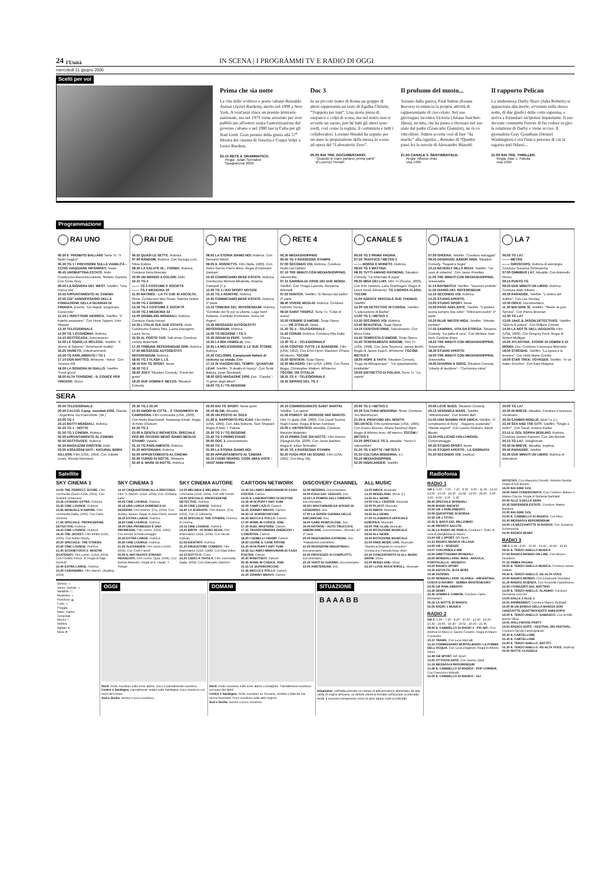24 l'Unità IN SCENA | I PROGRAMMI TV E RADIO DI OGGI
mercoledì 21 giugno 2006
Scelti per voi
Prima che sia notte
La vita dello scrittore e poeta cubano Reinaldo Arenas (Javier Bardem), morto nel 1990 a New York. A vent'anni vince un premio letterario nazionale, ma nel 1973 viene arrestato per aver pubblicato all'estero senza l'autorizzazione del governo cubano e nel 1980 lascia Cuba per gli Stati Uniti. Gran premio della giuria alla 57<sup>a</sup> Mostra del cinema di Venezia e Coppa Volpi a Javier Bardem.
23.15 RETE 4. DRAMMATICO.
Regia: Julian Schnabel
Spagna/Usa 2000
Doc 3
In un piccolo teatro di Roma un gruppo di attori rappresenta un testo di Agatha Christie, “Trappola per topi”. Una storia piena di suspance e colpi di scena, ma nel teatro non si avverte un suono, perché tutti gli attori sono sordi, così come la regista, il costumista e tutti i collaboratori. Lorenzo Hendel ha seguito per un anno la preparazione della messa in scena ad opera del “Laboratorio Zero”.
00.05 RAI TRE. DOCUMENTARIO.
“Quando le mani parlano, prima parte”
di Lorenzo Hendel
Il profumo del mosto...
Tornato dalla guerra, Paul Sutton (Keanu Reeves) ricomincia la propria attività di rappresentante di cioccolato. Nel suo girovagare incontra Victoria (Aitana Sanchez-Jihon), incinta, che ha paura a ritornare nel suo stato dal padre (Giancarlo Giannini), un ricco viticoltore. Sutton accetta così di fare “da marito” alla ragazza... Remake di “Quattro passi fra le nuvole di Alessandro Blasetti.
21.00 CANALE 5. SENTIMENTALE.
Regia: Alfonso Arau
Usa 1995
Il rapporto Pelican
La studentessa Darby Shaw (Julia Roberts) si appassiona alla morte, avvenuta nella stessa notte, di due giudici della corte suprema, e arriva a formulare un'ipotesi inquietante. Il suo docente commette l'errore di far vedere in giro la relazione di Darby e viene ucciso. Il giornalista Gray Grantham (Denzel Washington) è ora l'unica persona di cui la ragazza può fidarsi...
21.00 RAI TRE. THRILLER.
Regia: Alan J. Pakula
Usa 1994
Programmazione
RAI UNO
06.00 E' PROIBITO BALLARE Serie Tv. “Il flauto magico”
06.30 TG 1 / PREVISIONI SULLA VIABILITÀ - CCISS VIAGGIARE INFORMATI. News
06.45 UNOMATTINA ESTATE. Rubr. Conducono Eleonora Daniele, Stefano Ziantoni. Con Sonia Grey
09.55 LA SIGNORA DEL WEST. Telefilm. “Una nuova vita”
10.45 APPUNTAMENTO AL CINEMA
10.50 232° ANNIVERSARIO DELLA FONDAZIONE DELLA GUARDIA DI FINANZA. Evento. “Da Napoli, lungomare Caracciolo”.
12.25 L'ISPETTORE DERRICK. Telefilm. “Il fratello assassino”. Con Horst Tappert, Fritz Wepper
13.30 TELEGIORNALE
14.00 TG 1 ECONOMIA. Rubrica
14.10 SOTTOCASA. Teleromanzo
15.00 LE SORELLE MCLEOD. Telefilm. “Il ritorno di Saturno” “Amichevoli rivalità”
16.25 VARIETÀ. Videoframmenti
16.50 TG PARLAMENTO / TG 1
17.10 DON MATTEO. Miniserie. “Anna”. Con Terence Hill
18.00 LA SIGNORA IN GIALLO. Telefilm. “Fuori gioco”
18.50 ALTA TENSIONE - IL CODICE PER VINCERE. Gioco
RAI DUE
06.55 QUASI LE SETTE. Rubrica
07.00 RANDOM. Rubrica. Con Georgia Luzi, Silvia Rubino
09.30 LA SALUTE IN... FORMA. Rubrica. Conduce Ilaria Moscato
10.00 UN MONDO A COLORI. Rubr.
10.15 TG 2
—.— TG 2 COSTUME E SOCIETÀ
—.— TG 2 MEDICINA 33
11.00 MATINÉE - LA TV CHE SI ASCOLTA. Show. Conducono Max Giusti, Sabrina Nobile
13.00 TG 2 GIORNO
13.30 TG 2 COSTUME E SOCIETÀ
13.50 TG 2 MEDICINA 33
14.00 DRIBBLING MONDIALI. Rubrica. Conduce Paola Ferrari
14.35 L'ITALIA SUL DUE ESTATE. Rubr. Conducono Sabina Stilo, Luana Ravegnini, Laura Tecce
15.55 AL POSTO TUO. Talk show. Conduce Lorena Bianchetti
17.20 TRIBUNE REFERENDUM 2006. Rubrica
17.50 MESSAGGI AUTOGESTITI REFERENDUM. Rubrica
18.05 TG 2 FLASH L.I.S.
18.10 RAI TG SPORT. News
18.30 TG 2
18.50 JOEY. Situation Comedy. “Il test del gusto”
19.20 DUE UOMINI E MEZZO. Situation Comedy
RAI TRE
08.05 LA STORIA SIAMO NOI. Rubrica. Con Giovanni Minoli
09.05 IL ROSSETTO. Film (Italia, 1960). Con Pietro Germi, Pierre Brice. Regia di Damiano Damiani
10.40 COMINCIAMO BENE ESTATE. Rubrica. Conducono Michele Mirabella, Arianna Ciampoli 1° p.
12.00 TG 3 / RAI SPORT NOTIZIE
12.25 TG 3 AGRITRE. Rubrica
12.45 COMINCIAMO BENE ESTATE. Rubrica. 2ª parte
13.15 TRIBUNA DEL REFERENDUM. Rubrica. “Comitato del Sì per la Libertà, Lega Nord Padania, Comitato Promotore, Rosa nel Pugno”.
13.45 MESSAGGI AUTOGESTITI REFERENDUM. Rubrica
14.00 TG REGIONE / TG 3
15.30 GRANI DI PEPE. Telefilm
15.55 LA MIA FAMIGLIA. Doc.
16.05 LA MELEVISIONE E LE SUE STORIE. Rubrica
16.30 CICLISMO. Campionati italiani di ciclismo su strada. Elite
17.15 IN VIAGGIO NEL TEMPO - QUANTUM LEAP. Telefilm. “Il ritratto di Nancy”. Con Scott Bakula, Dean Stockwell
18.00 GEO MAGAZINE 2006. Doc. “Carelia” - “Il genio degli alberi”.
19.00 TG 3 / TG REGIONE
RETE 4
06.30 MEDIASHOPPING
06.45 TG 4 RASSEGNA STAMPA
07.00 SECONDO VOI. Rubrica. Conduce Paolo Del Debbio
07.10 TRE MINUTI CON MEDIASHOPPING. Televendita
07.15 GARIBALDI, EROE DEI DUE MONDI. Telefilm. Con Thiago Lacerda, Giovanna Antonelli
07.50 HUNTER. Telefilm. “E liberaci dal padre” 2ª parte
08.40 VIVERE MEGLIO. Rubrica. Conduce Fabrizio Trecca
09.50 SAINT TROPEZ. Serie Tv. “Colpi di scena”
10.50 FEBBRE D'AMORE. Soap Opera
—.— VIE D'ITALIA. News
11.30 TG 4 - TELEGIORNALE
11.40 FORUM. Rubrica. Conduce Rita Dalla Chiesa
13.30 TG 4 - TELEGIORNALE
14.00 CONTRO TUTTE LE BANDIERE. Film (USA, 1952). Con Errol Flynn, Maureen O'Hara. All'interno: TGCOM
15.50 SENTIERI. Soap Opera
16.20 MILAGRO. Film (USA, 1988). Con Sonia Braga, Christopher Walken. All'interno: TGCOM; VIE D'ITALIA
18.55 TG 4 - TELEGIORNALE
19.35 SIPARIO DEL TG 4
CANALE 5
06.00 TG 5 PRIMA PAGINA
07.55 TRAFFICO / METEO 5
—.— BORSA E MONETE. Rubrica
08.00 TG 5 MATTINA
08.35 TUTTI AMANO RAYMOND. Situation Comedy. “La fidanzata di papà”
09.05 MISA DEI LUPI. Film Tv (Svezia, 2003). Con Kim Jansson, Lena Granhagen. Regia di Linus Torell. All'interno: TG 5 BORSA FLASH; TGCOM
11.00 AGENTE SPECIALE SUE THOMAS. Telefilm
12.00 UN DETECTIVE IN CORSIA. Telefilm. “L'educazione di Barbie”
13.00 TG 5 / METEO 5
13.30 SECONDO VOI. Rubrica
13.40 BEAUTIFUL. Soap Opera
14.10 CENTOVETRINE. Teleromanzo. Con Mirca Viola
14.40 TEMPESTA D'AMORE. Soap Opera
15.40 TENERAMENTE INSIEME. Film Tv (USA, 1998). Con Jane Seymour, James Brolin. Regia di James Keach. All'interno: TGCOM; METEO 5
18.00 HOPE & FAITH. Situation Comedy. “Fuga da Albuquerque” - “Un appartamento invidiabile”
19.00 DISTRETTO DI POLIZIA. Serie Tv. “La rapina”
ITALIA 1
07.00 SHEENA. Telefilm. “Creatura selvaggia”
09.45 DEGRASSI JUNIOR HIGH. Situation Comedy. “Segreti e bugie”
10.15 BEVERLY HILLS 90210. Telefilm. “Un caso di violenza”. Con Jason Priestley
11.05 TRE MINUTI CON MEDIASHOPPING. Televendita
11.10 BAYWATCH. Telefilm. “Vacanze proibite”
11.55 DIARIO DEL REFERENDUM
12.10 SECONDO VOI. Rubrica
12.25 STUDIO APERTO
13.00 STUDIO SPORT. News
15.00 PASO ADELANTE. Telefilm. “Il postino suona sempre due volte”; “Ritrovarsi padre” 1ª parte
16.20 BLUE WATER HIGH. Telefilm. “Ritratto perfetto”
17.55 SABRINA, VITA DA STREGA. Situation Comedy. “La palla di cera”. Con Melissa Joan Hart, Caroline Rhea
18.25 TRE MINUTI CON MEDIASHOPPING. Televendita
18.30 STUDIO APERTO
19.00 TRE MINUTI CON MEDIASHOPPING. Televendita
19.05 DHARMA & GREG. Situation Comedy. “Libertà di decidere” - “Cerimonia mista”
LA 7
06.00 TG LA7.
—.— METEO
—.— OROSCOPO. Rubrica di astrologia. Conduce Susanna Schimperna
07.00 OMNIBUS LA7. Attualità. Con Antonello Piroso
09.15 PUNTO TG
09.20 DUE MINUTI UN LIBRO. Rubrica. Conduce Alain Elkann
09.30 PARADISE. Telefilm. “L'ombra del dubbio”. Con Lee Horsley
10.30 ISOLE. Documentario
11.30 MAI DIRE SÌ. Telefilm. “Steele at your Service”. Con Pierce Brosnan
12.30 TG LA7
13.00 JAKE & JASON DETECTIVES. Telefilm. “Giochi di potere”. Con William Conrad
14.00 LA NOTTE DELL'AGGUATO. Film (USA, 1969). Con Gregory Peck. Regia di Robert Mulligan
16.00 ATLANTIDE. STORIE DI UOMINI E DI MONDI. Doc. Conduce Francesca Mazzalai
18.00 STREGHE. Telefilm. “La sposa e le tenebre”. Con Holly Marie Combs
19.00 STAR TREK: VOYAGER. Telefilm. “In un batter d'occhio”. Con Kate Mulgrew
SERA
20.00 TELEGIORNALE
20.30 CALCIO. Camp. mondiali 2006. Olanda - Argentina. Da Francoforte. (dir.)
23.05 TG 1
23.15 NOTTI MONDIALI. Rubrica
01.25 TG 1 - NOTTE
01.50 TG 1 CINEMA. Rubrica
02.00 APPUNTAMENTO AL CINEMA
02.05 SOTTOVOCE. Rubrica
02.35 MAGAZZINI EINSTEIN. Rubr.
03.05 ASSASSINI NATI - NATURAL BORN KILLERS. Film (USA, 1994). Con Juliette Lewis, Woody Harrelson
20.30 TG 2 20.30
21.00 AMORI IN CITTÀ... E TRADIMENTI IN CAMPAGNA. Film commedia (USA, 2000). Con Andie MacDowell, Nastassja Kinski. Regia di Peter Chelsom
22.50 TG 2
23.00 A GENTILE RICHIESTA: SPECIALE PER ME OVVERO MENO SIAMO MEGLIO STIAMO. Varietà
01.15 TG PARLAMENTO. Rubrica
01.25 MOTORAMA. Rubrica
02.00 APPUNTAMENTO AL CINEMA
02.05 TURNO DI NOTTE. Miniserie
02.40 IL MARE DI NOTTE. Rubrica
20.00 RAI TG SPORT. News sport.
20.10 BLOB. Attualità.
20.30 UN POSTO AL SOLE
21.00 IL RAPPORTO PELICAN. Film thriller (USA, 1994). Con Julia Roberts, Sam Shepard. Regia di Alan J. Pakula
23.30 TG 3 / TG REGIONE
23.45 TG 3 PRIMO PIANO
00.05 DOC 3. Documentario
00.50 TG 3
01.00 LA STORIA SIAMO NOI
02.00 APPUNTAMENTO AL CINEMA
02.10 FUORI ORARIO. COSE (MAI) VISTE - VENT'ANNI PRIMA
20.10 COMMISSARIATO SAINT MARTIN. Telefilm. “La rapina”
21.00 POIROT: SE MORISSE MIO MARITO. Film Tv giallo (GB, 2000). Con David Suchet, Hugh Fraser. Regia di Brian Farnham
23.00 L'ANTIPATICO. Attualità. Conduce Maurizio Belpietro
23.15 PRIMA CHE SIA NOTTE. Film dramm. (Spagna/USA, 2000). Con Javier Bardem. Regia di Julian Schnabel
00.20 TG 4 RASSEGNA STAMPA
02.20 FUGA PER UN SOGNO. Film (USA, 1992). Con Meg Tilly
20.00 TG 5 / METEO 5
20.30 CULTURA MODERNA. Show. Conduce Teo Mammucari
21.00 IL PROFUMO DEL MOSTO SELVATICO. Film sentimentale (USA, 1995). Con Keanu Reeves, Aitana Sanchez-Gijon. Regia di Alfonso Arau. All'interno: TGCOM / METEO 5
23.20 SPECIALE TG 5. Attualità. “Verso il referendum”
01.20 TG 5 NOTTE / METEO 5
01.50 CULTURA MODERNA. (r.)
02.20 MEDIASHOPPING
02.30 HIGHLANDER. Telefilm
20.00 LOVE BUGS. Situation Comedy
20.15 VERONICA MARS. Telefilm. “Abbandonata”. Con Kristen Bell
21.05 UNA MAMMA PER AMICA. Telefilm. “Il compleanno di Rory” - Ragazze scatenate” - “Niente segreti”. Con Lauren Graham, Alexis Bledel
23.55 POLLICINO HOLLYWOOD. Cortometraggio
00.30 STUDIO SPORT. News
01.40 STUDIO APERTO - LA GIORNATA
01.50 SECONDO VOI. (replica)
20.00 TG LA7
20.30 IN BREVE. Attualità. Conduce Francesco Verderami
20.35 CAMBIO MOGLIE. Real Tv. (r.)
22.40 SEX AND THE CITY. Telefilm. “Single è bello?”. Con Sarah Jessica Parker
23.15 IL GOL SOPRA BERLINO. Rubrica. Conduce Darwin Pastorin. Con Zibi Boniek
00.15 TG LA7. Telegiornale
00.30 IN BREVE. Attualità. (replica)
00.40 PARADISE. Telefilm
02.30 DUE MINUTI UN LIBRO. Rubrica di letteratura
Satellite
SKY CINEMA 1
14.00 THE PERFECT SCORE. Film commedia (Germ./USA, 2003). Con Scarlett Johansson
15.35 LOADING EXTRA. Rubrica
15.45 CINE LOUNGE. Rubrica
15.55 MANUALE D'AMORE. Film commedia (Italia, 2005). Con Carlo Verdone
17.55 SPECIALE: PROFESSIONE DETECTIVE. Rubrica
18.25 CINE LOUNGE. Rubrica
18.35 THE JACKET. Film thriller (USA, 2005). Con Adrien Brody
20.20 SPECIALE: THE OTHERS
20.50 CINE LOUNGE. Rubrica
21.00 SCOOBY-DOO 2: MOSTRI SCATENATI. Film comm. (USA, 2004). Con Freddie Prinze Jr. Regia di Raja Gosnell
22.40 EXTRA LARGE. Rubrica
23.00 CARANDIRU. Film dramm. (Arg/Bra, 2003)
SKY CINEMA 3
14.30 CINQUANTENNI ALLA RISCOSSA. Film Tv dramm. (USA, 2004). Con Christine Lahti
16.05 CINE LOUNGE. Rubrica
16.15 UNA LUNGA DOMENICA DI PASSIONI. Film dramm. (Fra, 2004). Con Audrey Tautou. Regia di Jean-Pierre Jeunet
18.30 EXTRA LARGE. Rubrica
18.50 CINE LOUNGE. Rubrica
19.00 UNA PROMESSA È UNA PROMESSA. Film comm. (USA, 1996). Con Arnold Schwarzenegger
20.30 EXTRA LARGE. Rubrica
20.50 CINE LOUNGE. Rubrica
21.00 ALEXANDER. Film storico (USA, 2004). Con Colin Farrell
00.05 IL MIO NUOVO STRANO FIDANZATO. Film comm. (Spa, 2004). Con Norma Aleandro. Regia di D. Harari, T. Pelegri
SKY CINEMA AUTORE
14.20 MELINDA E MELINDA. Film commedia (USA, 2004). Con Will Ferrell
16.00 SPECIALE: PROFESSIONE DETECTIVE. Rubrica
16.30 CINE LOUNGE. Rubrica
16.40 LA SCHIVATA. Film dramm. (Fra, 2002). Con O. Elkharraz
18.45 SPECIALE: THE OTHERS. Rubrica di cinema
19.15 CINE LOUNGE. Rubrica
19.25 BIRTH - IO SONO SEAN. Film drammatico (USA, 2004). Con Nicole Kidman
21.05 IDENTIKIT. Rubrica
21.30 DRUGSTORE COWBOY. Film drammatico (USA, 1989). Con Matt Dillon
23.10 SOTTO 5'. Corto
23.20 13DICI A TAVOLA. Film commedia (Italia, 2004). Con Giancarlo Giannini
CARTOON NETWORK
13.40 GLI AMICI IMMAGINARI DI CASA FOSTER. Cartoni
14.05 IL LABORATORIO DI DEXTER
14.35 HI HI PUFFY AMY YUMI
15.00 CAMP LAZLO. Cartoni
15.25 JOHNNY BRAVO. Cartoni
16.00 LE SUPERCHICCHE
16.30 MUCCA E POLLO. Cartoni
17.00 NOME IN CODICE: KND
17.30 DUEL MASTERS. Cartoni
17.55 TRANSFORMERS ENERGON + CYBERTON. Cartoni
18.20 I GEMELLI CRAMP. Cartoni
18.50 LEONE IL CANE FIFONE
19.30 HI HI PUFFY AMY YUMI
19.55 GLI AMICI IMMAGINARI DI CASA FOSTER. Cartoni
20.20 ROBOTBOY. Cartoni
20.45 NOME IN CODICE: KND
21.15 LE SUPERCHICCHE
21.45 MUCCA E POLLO. Cartoni
22.20 JOHNNY BRAVO. Cartoni
DISCOVERY CHANNEL
13.00 INFERNO. Documentario.
14.00 FUGA DAL VESUVIO. Doc.
15.00 LA POMPEI DELL'ORIENTE. Documentario
16.00 I MACCHINARI DA SOGNO DI LEONARDO. Doc.
17.00 LA SUPER GUERRA DELLE DISCARICHE. Doc.
18.00 GARE PERICOLOSE. Doc.
19.00 HOTROD - AUTO TRUCCATE AMERICANE. Documentario. “Woodie '42” 2ª parte
20.00 INGEGNERIA ESTREMA. Doc. “Piattaforme petrolifere”
21.00 INVENZIONI INDUSTRIALI. Documentario
22.00 PROCESSO AI COMPLOTTI. Documentario
22.30 VENTI DI GUERRA. Documentario
23.00 AMSTERDAM. Doc.
ALL MUSIC
13.00 INBOX. Musicale
13.30 MODELAND. Show. (r.)
13.55 ALL NEWS
14.00 CALL CENTER. Musicale
15.00 PLAY.IT. Musicale
16.00 INBOX. Musicale
16.55 ALL NEWS
17.00 CLASSIFICA UFFICIALE EUROPEA. Musicale
18.00 THE CLUB. Musicale
18.30 ROTAZIONE MUSICALE
18.55 ALL NEWS
19.00 ROTAZIONE MUSICALE
21.00 FREE MUSIC LIVE. Musicale. “Gianluca Grignani in concerto”. Conducono Pamela Rota, Alvin
22.30 CONCENTRATO DI ALL MUSIC SHOW. Show
23.00 MODELAND. Show
23.30 I LOVE ROCK'N'ROLL. Musicale
Sereno ☼
Vento: Debole ➝
Variabile ⛅
Moderato ➝
Nuvoloso ☁
Forte ➝
Pioggia
Mare: Calmo
Temporali
Mosso ≈
Nebbia
Agitato ≋
Neve ❄
OGGI
Nord: molto nuvoloso sulle zone alpine, poco o parzialmente nuvoloso.
Centro e Sardegna: parzialmente velato sulla Sardegna, poco nuvoloso sul resto del centro.
Sud e Sicilia: sereno o poco nuvoloso.
DOMANI
Nord: molto nuvoloso sulle zone alpine e prealpine. Parzialmente nuvoloso sul resto del Nord.
Centro e Sardegna: molto nuvoloso su Toscana, Umbria e Marche ma senza fenomeni. Poco nuvoloso sulle altre regioni.
Sud e Sicilia: sereno o poco nuvoloso.
SITUAZIONE
B A A A B B
Situazione: sull'Italia persiste un campo di alta pressione alimentato da aria calda di origine africana; un debole sistema frontale sull'Europa occidentale tende a muoversi lentamente verso le aree alpine nord-occidentali.
Radiofonia
RADIO 1
GR 1: 6.00 - 7.00 - 7.20 - 8.00 - 9.00 - 11.00 - 12.10 - 13.00 - 15.00 - 19.00 - 21.49 - 23.00 - 24.00 - 2.00 - 3.00 - 4.00 - 5.00 - 5.30
08.40 SPECIALE MONDIALI
09.06 RADIO ANCH'IO
10.00 GR 1 PARLAMENTO
10.08 QUESTIONE DI BORSA
10.30 GR 1 TITOLI
10.35 IL BACO DEL MILLENNIO
11.46 PRONTO SALUTE
12.36 LA RADIO NE PARLA. Conduce I. Sotis. A cura di Margherita Di Mauro
13.24 GR 1 SPORT. GR Sport
13.33 RADIO1 MUSICA VILLAGE
14.00 GR 1 - SCIENZE
14.07 CON PAROLE MIE
15.05 DIRETTISSIMA MONDIALI
16.00 MONDIALI 2006: IRAN - ANGOLA; PORTOGALLO - MESSICO
19.22 RADIO1 SPORT
19.30 ASCOLTA, SI FA SERA
19.36 ZAPPING
21.00 MONDIALI 2006: OLANDA - ARGENTINA; COSTA D'AVORIO - SERBIA MONTENEGRO
23.05 GR PARLAMENTO
23.30 DEMO
23.45 UOMINI E CAMION. Conduce Fabio Montanaro
00.33 LA NOTTE DI RADIO1
02.05 RADIO 1 MUSICA
RADIO 2
GR 2: 6.30 - 7.30 - 8.30 - 10.30 - 12.30 - 13.30 - 15.30 - 16.45 - 19.30 - 19.52 - 20.30 - 21.45
08.00 IL CAMMELLO DI RADIO 2 - PIC-NIC. Con Andrea Di Marco e Savino Cesario. Regia di Mauro Convertito
10.37 TRAME. Con Luca Mercalli
12.10 COMMISSARIO MONTALBANO: LA FORMA DELL'ACQUA. Con Luca Zingaretti. Regia di Alberto Sironi
12.49 GR SPORT. GR Sport
13.00 OTTOVOLANTE. Con Savino Zaba
13.33 MESSAGGI REFERENDUM
13.48 IL CAMMELLO DI RADIO2 - POP CORNER. Con Francesco Adinolfi
15.00 IL CAMMELLO DI RADIO2 - GLI
SPOSTATI. Con Massimo Cervelli, Roberto Gentile. Regia di Edi Brundo
16.00 RAI DIRE GOL
18.00 ARIA CONDIZIONATA. Con Federico Bianco e Matteo Caccia. Regia di Stefania Garibaldi
20.00 ALLE 8 DELLA SERA
20.35 DISPENSER ESTATE. Conduce Matteo Bordone
21.00 RAI DIRE GOL
23.00 IL CAMMELLO DI RADIO2. Con Mixo
23.30 MESSAGGI REFERENDUM
24.00 LA MEZZANOTTE DI RADIO2. Con Susanna Schimperna
02.00 RADIO2 REMIX
RADIO 3
GR 3: 6.45 - 8.45 - 10.45 - 13.45 - 16.45 - 18.45
06.01 IL TERZO ANELLO MUSICA
07.00 RADIO3 MONDO ON LINE. Con Afonso Desiderio
07.15 PRIMA PAGINA
09.02 IL TERZO ANELLO MUSICA. Conduce Arturo Stalteri
09.30 IL TERZO ANELLO. AD ALTA VOCE
10.00 RADIO3 MONDO. Con Emanuele Giordana
11.30 RADIO3 SCIENZA. Con Rossella Castelnuovo
12.00 I CONCERTI DEL MATTINO
13.00 IL TERZO ANELLO. ALADINO. Conduce Giovanna Zucconi
14.00 DALLE 2 ALLE 3
15.01 FAHRENHEIT. Conduce Marino Sinibaldi
16.00 IN UN BORGO DELLA MANCIA DON CHISCIOTTE QUATTROCENTO ANNI DOPO
18.00 IL TERZO ANELLO. DAMASCO. Con Achille Bonito Oliva
19.01 HOLLYWOOD PARTY
19.53 RADIO3 SUITE - FESTIVAL DEI FESTIVAL. Conduce Nicola Campogrande
20.30 IL CARTELLONE
22.30 IL CARTELLONE
24.00 IL TERZO ANELLO. BATTITI
01.30 IL TERZO ANELLO. AD ALTA VOCE. (replica)
02.00 NOTTE CLASSICA